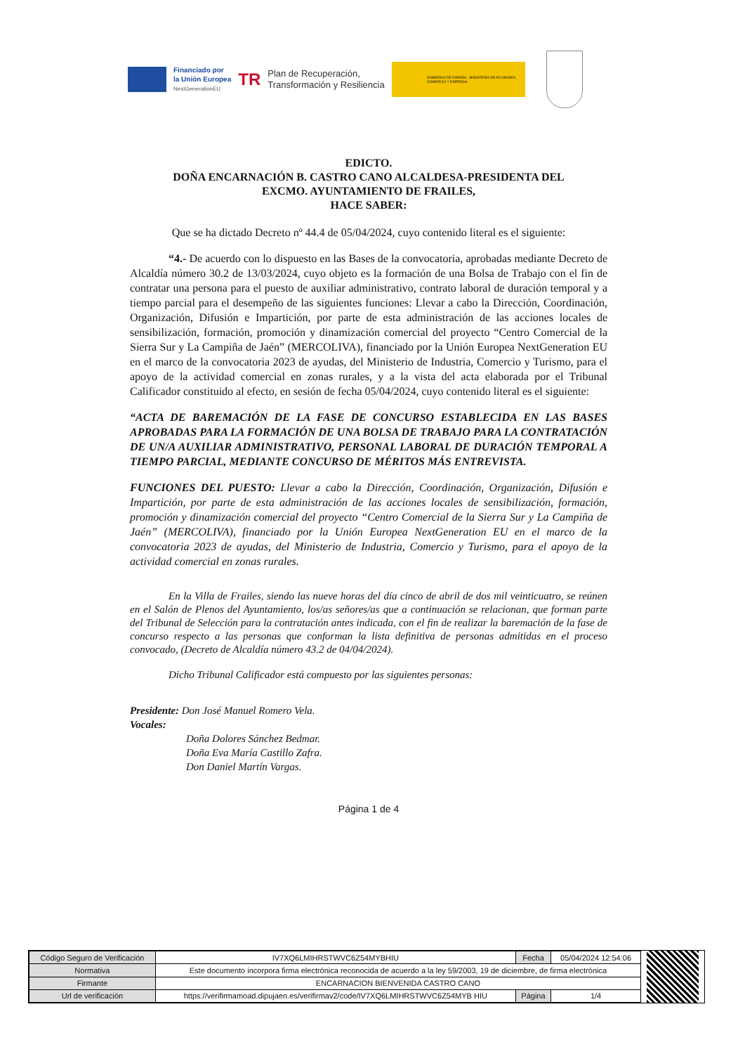Financiado por
la Unión Europea
NextGenerationEU
TR
Plan de Recuperación,
Transformación y Resiliencia
GOBIERNO DE ESPAÑA MINISTERIO DE ECONOMÍA, COMERCIO Y EMPRESA
EDICTO.
DOÑA ENCARNACIÓN B. CASTRO CANO ALCALDESA-PRESIDENTA DEL
EXCMO. AYUNTAMIENTO DE FRAILES,
HACE SABER:
Que se ha dictado Decreto nº 44.4 de 05/04/2024, cuyo contenido literal es el siguiente:
“4.- De acuerdo con lo dispuesto en las Bases de la convocatoria, aprobadas mediante Decreto de Alcaldía número 30.2 de 13/03/2024, cuyo objeto es la formación de una Bolsa de Trabajo con el fin de contratar una persona para el puesto de auxiliar administrativo, contrato laboral de duración temporal y a tiempo parcial para el desempeño de las siguientes funciones: Llevar a cabo la Dirección, Coordinación, Organización, Difusión e Impartición, por parte de esta administración de las acciones locales de sensibilización, formación, promoción y dinamización comercial del proyecto “Centro Comercial de la Sierra Sur y La Campiña de Jaén” (MERCOLIVA), financiado por la Unión Europea NextGeneration EU en el marco de la convocatoria 2023 de ayudas, del Ministerio de Industria, Comercio y Turismo, para el apoyo de la actividad comercial en zonas rurales, y a la vista del acta elaborada por el Tribunal Calificador constituido al efecto, en sesión de fecha 05/04/2024, cuyo contenido literal es el siguiente:
“ACTA DE BAREMACIÓN DE LA FASE DE CONCURSO ESTABLECIDA EN LAS BASES APROBADAS PARA LA FORMACIÓN DE UNA BOLSA DE TRABAJO PARA LA CONTRATACIÓN DE UN/A AUXILIAR ADMINISTRATIVO, PERSONAL LABORAL DE DURACIÓN TEMPORAL A TIEMPO PARCIAL, MEDIANTE CONCURSO DE MÉRITOS MÁS ENTREVISTA.
FUNCIONES DEL PUESTO: Llevar a cabo la Dirección, Coordinación, Organización, Difusión e Impartición, por parte de esta administración de las acciones locales de sensibilización, formación, promoción y dinamización comercial del proyecto “Centro Comercial de la Sierra Sur y La Campiña de Jaén” (MERCOLIVA), financiado por la Unión Europea NextGeneration EU en el marco de la convocatoria 2023 de ayudas, del Ministerio de Industria, Comercio y Turismo, para el apoyo de la actividad comercial en zonas rurales.
En la Villa de Frailes, siendo las nueve horas del día cinco de abril de dos mil veinticuatro, se reúnen en el Salón de Plenos del Ayuntamiento, los/as señores/as que a continuación se relacionan, que forman parte del Tribunal de Selección para la contratación antes indicada, con el fin de realizar la baremación de la fase de concurso respecto a las personas que conforman la lista definitiva de personas admitidas en el proceso convocado, (Decreto de Alcaldía número 43.2 de 04/04/2024).
Dicho Tribunal Calificador está compuesto por las siguientes personas:
Presidente: Don José Manuel Romero Vela.
Vocales:
Doña Dolores Sánchez Bedmar.
Doña Eva María Castillo Zafra.
Don Daniel Martín Vargas.
Página 1 de 4
| Código Seguro de Verificación | IV7XQ6LMIHRSTWVC6Z54MYBHIU | Fecha | 05/04/2024 12:54:06 |
| Normativa | Este documento incorpora firma electrónica reconocida de acuerdo a la ley 59/2003, 19 de diciembre, de firma electrónica | | |
| Firmante | ENCARNACION BIENVENIDA CASTRO CANO | | |
| Url de verificación | https://verifirmamoad.dipujaen.es/verifirmav2/code/IV7XQ6LMIHRSTWVC6Z54MYB HIU | Página | 1/4 |